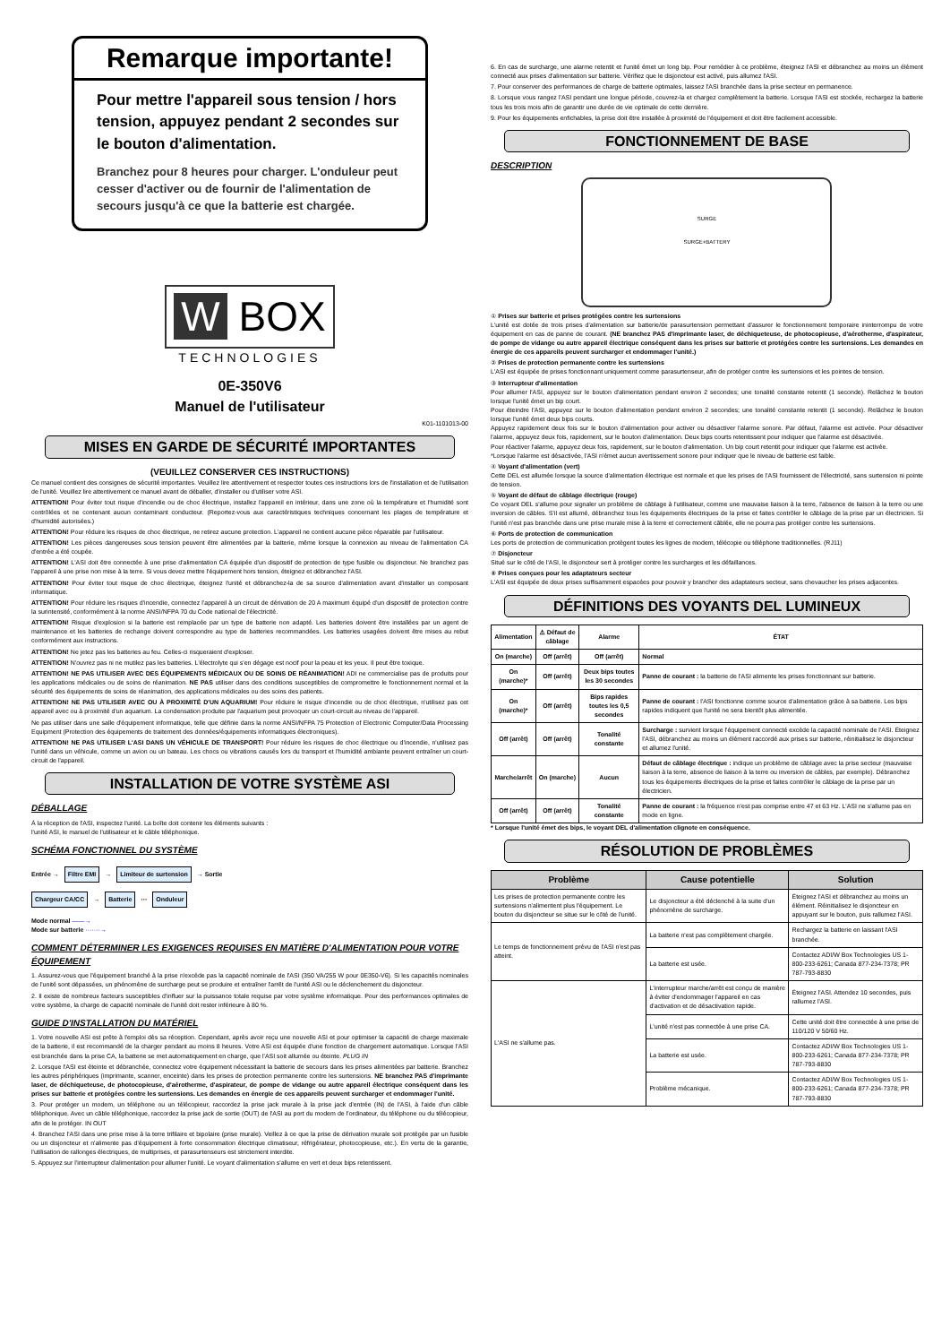Remarque importante!
Pour mettre l'appareil sous tension / hors tension, appuyez pendant 2 secondes sur le bouton d'alimentation.
Branchez pour 8 heures pour charger. L'onduleur peut cesser d'activer ou de fournir de l'alimentation de secours jusqu'à ce que la batterie est chargée.
W BOX
TECHNOLOGIES
0E-350V6
Manuel de l'utilisateur
K01-1101013-00
MISES EN GARDE DE SÉCURITÉ IMPORTANTES
(VEUILLEZ CONSERVER CES INSTRUCTIONS)
Ce manuel contient des consignes de sécurité importantes. Veuillez lire attentivement et respecter toutes ces instructions lors de l'installation et de l'utilisation de l'unité. Veuillez lire attentivement ce manuel avant de déballer, d'installer ou d'utiliser votre ASI.
ATTENTION! Pour éviter tout risque d'incendie ou de choc électrique, installez l'appareil en intérieur, dans une zone où la température et l'humidité sont contrôlées et ne contenant aucun contaminant conducteur. (Reportez-vous aux caractéristiques techniques concernant les plages de température et d'humidité autorisées.)
ATTENTION! Pour réduire les risques de choc électrique, ne retirez aucune protection. L'appareil ne contient aucune pièce réparable par l'utilisateur.
ATTENTION! Les pièces dangereuses sous tension peuvent être alimentées par la batterie, même lorsque la connexion au niveau de l'alimentation CA d'entrée a été coupée.
ATTENTION! L'ASI doit être connectée à une prise d'alimentation CA équipée d'un dispositif de protection de type fusible ou disjoncteur. Ne branchez pas l'appareil à une prise non mise à la terre. Si vous devez mettre l'équipement hors tension, éteignez et débranchez l'ASI.
ATTENTION! Pour éviter tout risque de choc électrique, éteignez l'unité et débranchez-la de sa source d'alimentation avant d'installer un composant informatique.
ATTENTION! Pour réduire les risques d'incendie, connectez l'appareil à un circuit de dérivation de 20 A maximum équipé d'un dispositif de protection contre la surintensité, conformément à la norme ANSI/NFPA 70 du Code national de l'électricité.
ATTENTION! Risque d'explosion si la batterie est remplacée par un type de batterie non adapté. Les batteries doivent être installées par un agent de maintenance et les batteries de rechange doivent correspondre au type de batteries recommandées. Les batteries usagées doivent être mises au rebut conformément aux instructions.
ATTENTION! Ne jetez pas les batteries au feu. Celles-ci risqueraient d'exploser.
ATTENTION! N'ouvrez pas ni ne mutilez pas les batteries. L'électrolyte qui s'en dégage est nocif pour la peau et les yeux. Il peut être toxique.
ATTENTION! NE PAS UTILISER AVEC DES ÉQUIPEMENTS MÉDICAUX OU DE SOINS DE RÉANIMATION! ADI ne commercialise pas de produits pour les applications médicales ou de soins de réanimation. NE PAS utiliser dans des conditions susceptibles de compromettre le fonctionnement normal et la sécurité des équipements de soins de réanimation, des applications médicales ou des soins des patients.
ATTENTION! NE PAS UTILISER AVEC OU À PROXIMITÉ D'UN AQUARIUM! Pour réduire le risque d'incendie ou de choc électrique, n'utilisez pas cet appareil avec ou à proximité d'un aquarium. La condensation produite par l'aquarium peut provoquer un court-circuit au niveau de l'appareil.
Ne pas utiliser dans une salle d'équipement informatique, telle que définie dans la norme ANSI/NFPA 75 Protection of Electronic Computer/Data Processing Equipment (Protection des équipements de traitement des données/équipements informatiques électroniques).
ATTENTION! NE PAS UTILISER L'ASI DANS UN VÉHICULE DE TRANSPORT! Pour réduire les risques de choc électrique ou d'incendie, n'utilisez pas l'unité dans un véhicule, comme un avion ou un bateau. Les chocs ou vibrations causés lors du transport et l'humidité ambiante peuvent entraîner un court-circuit de l'appareil.
INSTALLATION DE VOTRE SYSTÈME ASI
DÉBALLAGE
À la réception de l'ASI, inspectez l'unité. La boîte doit contenir les éléments suivants :
l'unité ASI, le manuel de l'utilisateur et le câble téléphonique.
SCHÉMA FONCTIONNEL DU SYSTÈME
Entrée → Filtre EMI → Limiteur de surtension → Sortie
Chargeur CA/CC → Batterie ⋯ Onduleur
Mode normal ——→
Mode sur batterie ·······→
COMMENT DÉTERMINER LES EXIGENCES REQUISES EN MATIÈRE D'ALIMENTATION POUR VOTRE ÉQUIPEMENT
1. Assurez-vous que l'équipement branché à la prise n'excède pas la capacité nominale de l'ASI (350 VA/255 W pour 0E350-V6). Si les capacités nominales de l'unité sont dépassées, un phénomène de surcharge peut se produire et entraîner l'arrêt de l'unité ASI ou le déclenchement du disjoncteur.
2. Il existe de nombreux facteurs susceptibles d'influer sur la puissance totale requise par votre système informatique. Pour des performances optimales de votre système, la charge de capacité nominale de l'unité doit rester inférieure à 80 %.
GUIDE D'INSTALLATION DU MATÉRIEL
1. Votre nouvelle ASI est prête à l'emploi dès sa réception. Cependant, après avoir reçu une nouvelle ASI et pour optimiser la capacité de charge maximale de la batterie, il est recommandé de la charger pendant au moins 8 heures. Votre ASI est équipée d'une fonction de chargement automatique. Lorsque l'ASI est branchée dans la prise CA, la batterie se met automatiquement en charge, que l'ASI soit allumée ou éteinte. PLUG IN
2. Lorsque l'ASI est éteinte et débranchée, connectez votre équipement nécessitant la batterie de secours dans les prises alimentées par batterie. Branchez les autres périphériques (imprimante, scanner, enceinte) dans les prises de protection permanente contre les surtensions. NE branchez PAS d'imprimante laser, de déchiqueteuse, de photocopieuse, d'aérotherme, d'aspirateur, de pompe de vidange ou autre appareil électrique conséquent dans les prises sur batterie et protégées contre les surtensions. Les demandes en énergie de ces appareils peuvent surcharger et endommager l'unité.
3. Pour protéger un modem, un téléphone ou un télécopieur, raccordez la prise jack murale à la prise jack d'entrée (IN) de l'ASI, à l'aide d'un câble téléphonique. Avec un câble téléphonique, raccordez la prise jack de sortie (OUT) de l'ASI au port du modem de l'ordinateur, du téléphone ou du télécopieur, afin de le protéger. IN OUT
4. Branchez l'ASI dans une prise mise à la terre trifilaire et bipolaire (prise murale). Veillez à ce que la prise de dérivation murale soit protégée par un fusible ou un disjoncteur et n'alimente pas d'équipement à forte consommation électrique climatiseur, réfrigérateur, photocopieuse, etc.). En vertu de la garantie, l'utilisation de rallonges électriques, de multiprises, et parasurtenseurs est strictement interdite.
5. Appuyez sur l'interrupteur d'alimentation pour allumer l'unité. Le voyant d'alimentation s'allume en vert et deux bips retentissent.
6. En cas de surcharge, une alarme retentit et l'unité émet un long bip. Pour remédier à ce problème, éteignez l'ASI et débranchez au moins un élément connecté aux prises d'alimentation sur batterie. Vérifiez que le disjoncteur est activé, puis allumez l'ASI.
7. Pour conserver des performances de charge de batterie optimales, laissez l'ASI branchée dans la prise secteur en permanence.
8. Lorsque vous rangez l'ASI pendant une longue période, couvrez-la et chargez complètement la batterie. Lorsque l'ASI est stockée, rechargez la batterie tous les trois mois afin de garantir une durée de vie optimale de cette dernière.
9. Pour les équipements enfichables, la prise doit être installée à proximité de l'équipement et doit être facilement accessible.
FONCTIONNEMENT DE BASE
DESCRIPTION
SURGE
SURGE+BATTERY
① Prises sur batterie et prises protégées contre les surtensions
L'unité est dotée de trois prises d'alimentation sur batterie/de parasurtension permettant d'assurer le fonctionnement temporaire ininterrompu de votre équipement en cas de panne de courant. (NE branchez PAS d'imprimante laser, de déchiqueteuse, de photocopieuse, d'aérotherme, d'aspirateur, de pompe de vidange ou autre appareil électrique conséquent dans les prises sur batterie et protégées contre les surtensions. Les demandes en énergie de ces appareils peuvent surcharger et endommager l'unité.)
② Prises de protection permanente contre les surtensions
L'ASI est équipée de prises fonctionnant uniquement comme parasurtenseur, afin de protéger contre les surtensions et les pointes de tension.
③ Interrupteur d'alimentation
Pour allumer l'ASI, appuyez sur le bouton d'alimentation pendant environ 2 secondes; une tonalité constante retentit (1 seconde). Relâchez le bouton lorsque l'unité émet un bip court.
Pour éteindre l'ASI, appuyez sur le bouton d'alimentation pendant environ 2 secondes; une tonalité constante retentit (1 seconde). Relâchez le bouton lorsque l'unité émet deux bips courts.
Appuyez rapidement deux fois sur le bouton d'alimentation pour activer ou désactiver l'alarme sonore. Par défaut, l'alarme est activée. Pour désactiver l'alarme, appuyez deux fois, rapidement, sur le bouton d'alimentation. Deux bips courts retentissent pour indiquer que l'alarme est désactivée.
Pour réactiver l'alarme, appuyez deux fois, rapidement, sur le bouton d'alimentation. Un bip court retentit pour indiquer que l'alarme est activée.
*Lorsque l'alarme est désactivée, l'ASI n'émet aucun avertissement sonore pour indiquer que le niveau de batterie est faible.
④ Voyant d'alimentation (vert)
Cette DEL est allumée lorsque la source d'alimentation électrique est normale et que les prises de l'ASI fournissent de l'électricité, sans surtension ni pointe de tension.
⑤ Voyant de défaut de câblage électrique (rouge)
Ce voyant DEL s'allume pour signaler un problème de câblage à l'utilisateur, comme une mauvaise liaison à la terre, l'absence de liaison à la terre ou une inversion de câbles. S'il est allumé, débranchez tous les équipements électriques de la prise et faites contrôler le câblage de la prise par un électricien. Si l'unité n'est pas branchée dans une prise murale mise à la terre et correctement câblée, elle ne pourra pas protéger contre les surtensions.
⑥ Ports de protection de communication
Les ports de protection de communication protègent toutes les lignes de modem, télécopie ou téléphone traditionnelles. (RJ11)
⑦ Disjoncteur
Situé sur le côté de l'ASI, le disjoncteur sert à protéger contre les surcharges et les défaillances.
⑧ Prises conçues pour les adaptateurs secteur
L'ASI est équipée de deux prises suffisamment espacées pour pouvoir y brancher des adaptateurs secteur, sans chevaucher les prises adjacentes.
DÉFINITIONS DES VOYANTS DEL LUMINEUX
| Alimentation | ⚠ Défaut de câblage | Alarme | ÉTAT |
| On (marche) | Off (arrêt) | Off (arrêt) | Normal |
| On (marche)* | Off (arrêt) | Deux bips toutes les 30 secondes | Panne de courant : la batterie de l'ASI alimente les prises fonctionnant sur batterie. |
| On (marche)* | Off (arrêt) | Bips rapides toutes les 0,5 secondes | Panne de courant : l'ASI fonctionne comme source d'alimentation grâce à sa batterie. Les bips rapides indiquent que l'unité ne sera bientôt plus alimentée. |
| Off (arrêt) | Off (arrêt) | Tonalité constante | Surcharge : survient lorsque l'équipement connecté excède la capacité nominale de l'ASI. Éteignez l'ASI, débranchez au moins un élément raccordé aux prises sur batterie, réinitialisez le disjoncteur et allumez l'unité. |
| Marche/arrêt | On (marche) | Aucun | Défaut de câblage électrique : indique un problème de câblage avec la prise secteur (mauvaise liaison à la terre, absence de liaison à la terre ou inversion de câbles, par exemple). Débranchez tous les équipements électriques de la prise et faites contrôler le câblage de la prise par un électricien. |
| Off (arrêt) | Off (arrêt) | Tonalité constante | Panne de courant : la fréquence n'est pas comprise entre 47 et 63 Hz. L'ASI ne s'allume pas en mode en ligne. |
* Lorsque l'unité émet des bips, le voyant DEL d'alimentation clignote en conséquence.
RÉSOLUTION DE PROBLÈMES
| Problème | Cause potentielle | Solution |
| --- | --- | --- |
| Les prises de protection permanente contre les surtensions n'alimentent plus l'équipement. Le bouton du disjoncteur se situe sur le côté de l'unité. | Le disjoncteur a été déclenché à la suite d'un phénomène de surcharge. | Éteignez l'ASI et débranchez au moins un élément. Réinitialisez le disjoncteur en appuyant sur le bouton, puis rallumez l'ASI. |
| Le temps de fonctionnement prévu de l'ASI n'est pas atteint. | La batterie n'est pas complètement chargée. | Rechargez la batterie en laissant l'ASI branchée. |
| | La batterie est usée. | Contactez ADI/W Box Technologies US 1-800-233-6261; Canada 877-234-7378; PR 787-793-8830 |
| L'ASI ne s'allume pas. | L'interrupteur marche/arrêt est conçu de manière à éviter d'endommager l'appareil en cas d'activation et de désactivation rapide. | Éteignez l'ASI. Attendez 10 secondes, puis rallumez l'ASI. |
| | L'unité n'est pas connectée à une prise CA. | Cette unité doit être connectée à une prise de 110/120 V 50/60 Hz. |
| | La batterie est usée. | Contactez ADI/W Box Technologies US 1-800-233-6261; Canada 877-234-7378; PR 787-793-8830 |
| | Problème mécanique. | Contactez ADI/W Box Technologies US 1-800-233-6261; Canada 877-234-7378; PR 787-793-8830 |